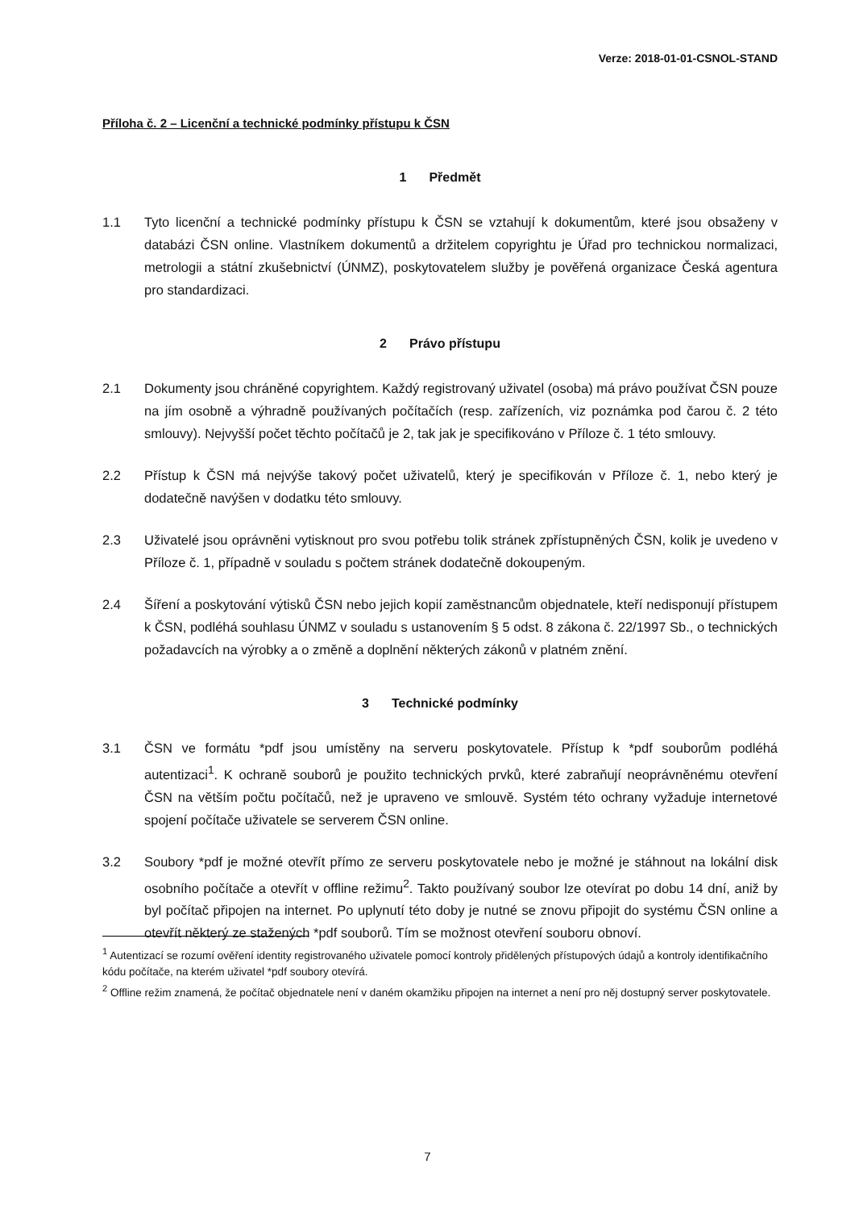Verze: 2018-01-01-CSNOL-STAND
Příloha č. 2 – Licenční a technické podmínky přístupu k ČSN
1 Předmět
1.1 Tyto licenční a technické podmínky přístupu k ČSN se vztahují k dokumentům, které jsou obsaženy v databázi ČSN online. Vlastníkem dokumentů a držitelem copyrightu je Úřad pro technickou normalizaci, metrologii a státní zkušebnictví (ÚNMZ), poskytovatelem služby je pověřená organizace Česká agentura pro standardizaci.
2 Právo přístupu
2.1 Dokumenty jsou chráněné copyrightem. Každý registrovaný uživatel (osoba) má právo používat ČSN pouze na jím osobně a výhradně používaných počítačích (resp. zařízeních, viz poznámka pod čarou č. 2 této smlouvy). Nejvyšší počet těchto počítačů je 2, tak jak je specifikováno v Příloze č. 1 této smlouvy.
2.2 Přístup k ČSN má nejvýše takový počet uživatelů, který je specifikován v Příloze č. 1, nebo který je dodatečně navýšen v dodatku této smlouvy.
2.3 Uživatelé jsou oprávněni vytisknout pro svou potřebu tolik stránek zpřístupněných ČSN, kolik je uvedeno v Příloze č. 1, případně v souladu s počtem stránek dodatečně dokoupeným.
2.4 Šíření a poskytování výtisků ČSN nebo jejich kopií zaměstnancům objednatele, kteří nedisponují přístupem k ČSN, podléhá souhlasu ÚNMZ v souladu s ustanovením § 5 odst. 8 zákona č. 22/1997 Sb., o technických požadavcích na výrobky a o změně a doplnění některých zákonů v platném znění.
3 Technické podmínky
3.1 ČSN ve formátu *pdf jsou umístěny na serveru poskytovatele. Přístup k *pdf souborům podléhá autentizaci<sup>1</sup>. K ochraně souborů je použito technických prvků, které zabraňují neoprávněnému otevření ČSN na větším počtu počítačů, než je upraveno ve smlouvě. Systém této ochrany vyžaduje internetové spojení počítače uživatele se serverem ČSN online.
3.2 Soubory *pdf je možné otevřít přímo ze serveru poskytovatele nebo je možné je stáhnout na lokální disk osobního počítače a otevřít v offline režimu<sup>2</sup>. Takto používaný soubor lze otevírat po dobu 14 dní, aniž by byl počítač připojen na internet. Po uplynutí této doby je nutné se znovu připojit do systému ČSN online a otevřít některý ze stažených *pdf souborů. Tím se možnost otevření souboru obnoví.
<sup>1</sup> Autentizací se rozumí ověření identity registrovaného uživatele pomocí kontroly přidělených přístupových údajů a kontroly identifikačního kódu počítače, na kterém uživatel *pdf soubory otevírá.
<sup>2</sup> Offline režim znamená, že počítač objednatele není v daném okamžiku připojen na internet a není pro něj dostupný server poskytovatele.
7